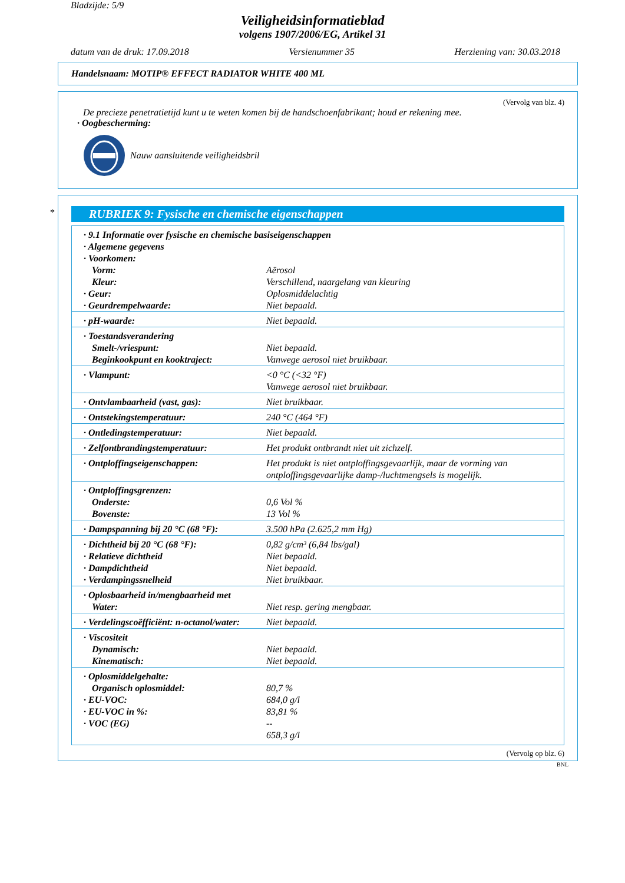Bladzijde: 5/9
Veiligheidsinformatieblad
volgens 1907/2006/EG, Artikel 31
datum van de druk: 17.09.2018 Versienummer 35 Herziening van: 30.03.2018
Handelsnaam: MOTIP® EFFECT RADIATOR WHITE 400 ML
(Vervolg van blz. 4)
De precieze penetratietijd kunt u te weten komen bij de handschoenfabrikant; houd er rekening mee.
· Oogbescherming:
Nauw aansluitende veiligheidsbril
*
RUBRIEK 9: Fysische en chemische eigenschappen
| · 9.1 Informatie over fysische en chemische basiseigenschappen | |
| · Algemene gegevens | |
| · Voorkomen: | |
| Vorm: | Aërosol |
| Kleur: | Verschillend, naargelang van kleuring |
| · Geur: | Oplosmiddelachtig |
| · Geurdrempelwaarde: | Niet bepaald. |
| · pH-waarde: | Niet bepaald. |
| · Toestandsverandering | |
| Smelt-/vriespunt: | Niet bepaald. |
| Beginkookpunt en kooktraject: | Vanwege aerosol niet bruikbaar. |
| · Vlampunt: | <0 °C (<32 °F) Vanwege aerosol niet bruikbaar. |
| · Ontvlambaarheid (vast, gas): | Niet bruikbaar. |
| · Ontstekingstemperatuur: | 240 °C (464 °F) |
| · Ontledingstemperatuur: | Niet bepaald. |
| · Zelfontbrandingstemperatuur: | Het produkt ontbrandt niet uit zichzelf. |
| · Ontploffingseigenschappen: | Het produkt is niet ontploffingsgevaarlijk, maar de vorming van ontploffingsgevaarlijke damp-/luchtmengsels is mogelijk. |
| · Ontploffingsgrenzen: | |
| Onderste: | 0,6 Vol % |
| Bovenste: | 13 Vol % |
| · Dampspanning bij 20 °C (68 °F): | 3.500 hPa (2.625,2 mm Hg) |
| · Dichtheid bij 20 °C (68 °F): | 0,82 g/cm³ (6,84 lbs/gal) |
| · Relatieve dichtheid | Niet bepaald. |
| · Dampdichtheid | Niet bepaald. |
| · Verdampingssnelheid | Niet bruikbaar. |
| · Oplosbaarheid in/mengbaarheid met | |
| Water: | Niet resp. gering mengbaar. |
| · Verdelingscoëfficiënt: n-octanol/water: | Niet bepaald. |
| · Viscositeit | |
| Dynamisch: | Niet bepaald. |
| Kinematisch: | Niet bepaald. |
| · Oplosmiddelgehalte: | |
| Organisch oplosmiddel: | 80,7 % |
| · EU-VOC: | 684,0 g/l |
| · EU-VOC in %: | 83,81 % |
| · VOC (EG) | -- |
| | 658,3 g/l |
(Vervolg op blz. 6)
BNL